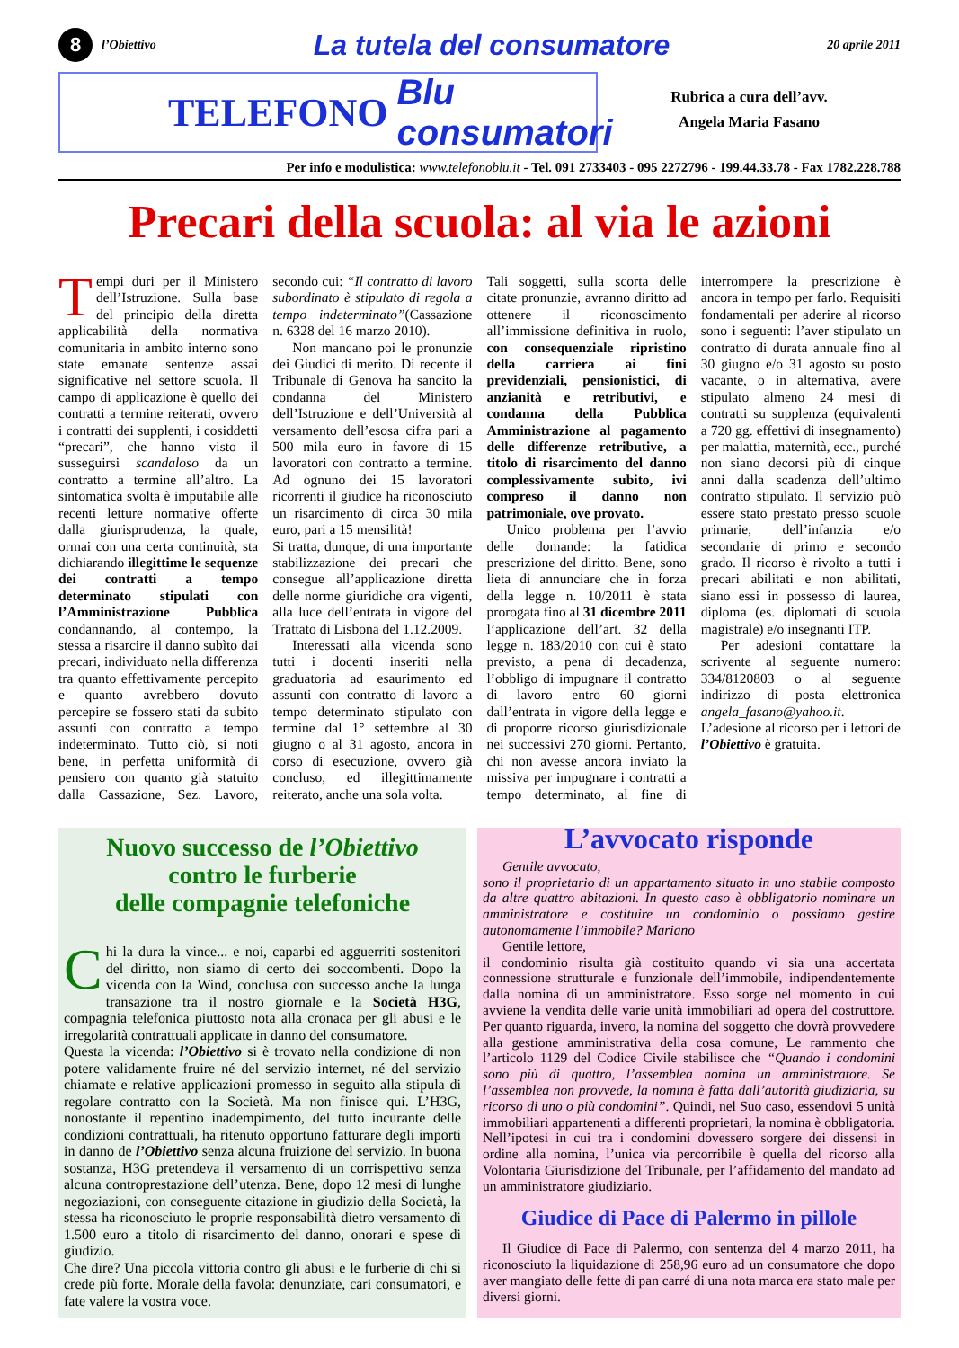8
l’Obiettivo
La tutela del consumatore
20 aprile 2011
TELEFONO Blu consumatori
Rubrica a cura dell’avv.
Angela Maria Fasano
Per info e modulistica: www.telefonoblu.it - Tel. 091 2733403 - 095 2272796 - 199.44.33.78 - Fax 1782.228.788
Precari della scuola: al via le azioni
Tempi duri per il Ministero dell’Istruzione. Sulla base del principio della diretta applicabilità della normativa comunitaria in ambito interno sono state emanate sentenze assai significative nel settore scuola. Il campo di applicazione è quello dei contratti a termine reiterati, ovvero i contratti dei supplenti, i cosiddetti “precari”, che hanno visto il susseguirsi scandaloso da un contratto a termine all’altro. La sintomatica svolta è imputabile alle recenti letture normative offerte dalla giurisprudenza, la quale, ormai con una certa continuità, sta dichiarando illegittime le sequenze dei contratti a tempo determinato stipulati con l’Amministrazione Pubblica condannando, al contempo, la stessa a risarcire il danno subìto dai precari, individuato nella differenza tra quanto effettivamente percepito e quanto avrebbero dovuto percepire se fossero stati da subito assunti con contratto a tempo indeterminato. Tutto ciò, si noti bene, in perfetta uniformità di pensiero con quanto già statuito dalla Cassazione, Sez. Lavoro, secondo cui: “Il contratto di lavoro subordinato è stipulato di regola a tempo indeterminato”(Cassazione n. 6328 del 16 marzo 2010).
Non mancano poi le pronunzie dei Giudici di merito. Di recente il Tribunale di Genova ha sancito la condanna del Ministero dell’Istruzione e dell’Università al versamento dell’esosa cifra pari a 500 mila euro in favore di 15 lavoratori con contratto a termine. Ad ognuno dei 15 lavoratori ricorrenti il giudice ha riconosciuto un risarcimento di circa 30 mila euro, pari a 15 mensilità!
Si tratta, dunque, di una importante stabilizzazione dei precari che consegue all’applicazione diretta delle norme giuridiche ora vigenti, alla luce dell’entrata in vigore del Trattato di Lisbona del 1.12.2009.
Interessati alla vicenda sono tutti i docenti inseriti nella graduatoria ad esaurimento ed assunti con contratto di lavoro a tempo determinato stipulato con termine dal 1° settembre al 30 giugno o al 31 agosto, ancora in corso di esecuzione, ovvero già concluso, ed illegittimamente reiterato, anche una sola volta.
Tali soggetti, sulla scorta delle citate pronunzie, avranno diritto ad ottenere il riconoscimento all’immissione definitiva in ruolo, con consequenziale ripristino della carriera ai fini previdenziali, pensionistici, di anzianità e retributivi, e condanna della Pubblica Amministrazione al pagamento delle differenze retributive, a titolo di risarcimento del danno complessivamente subito, ivi compreso il danno non patrimoniale, ove provato.
Unico problema per l’avvio delle domande: la fatidica prescrizione del diritto. Bene, sono lieta di annunciare che in forza della legge n. 10/2011 è stata prorogata fino al 31 dicembre 2011 l’applicazione dell’art. 32 della legge n. 183/2010 con cui è stato previsto, a pena di decadenza, l’obbligo di impugnare il contratto di lavoro entro 60 giorni dall’entrata in vigore della legge e di proporre ricorso giurisdizionale nei successivi 270 giorni. Pertanto, chi non avesse ancora inviato la missiva per impugnare i contratti a tempo determinato, al fine di interrompere la prescrizione è ancora in tempo per farlo. Requisiti fondamentali per aderire al ricorso sono i seguenti: l’aver stipulato un contratto di durata annuale fino al 30 giugno e/o 31 agosto su posto vacante, o in alternativa, avere stipulato almeno 24 mesi di contratti su supplenza (equivalenti a 720 gg. effettivi di insegnamento) per malattia, maternità, ecc., purché non siano decorsi più di cinque anni dalla scadenza dell’ultimo contratto stipulato. Il servizio può essere stato prestato presso scuole primarie, dell’infanzia e/o secondarie di primo e secondo grado. Il ricorso è rivolto a tutti i precari abilitati e non abilitati, siano essi in possesso di laurea, diploma (es. diplomati di scuola magistrale) e/o insegnanti ITP.
Per adesioni contattare la scrivente al seguente numero: 334/8120803 o al seguente indirizzo di posta elettronica angela_fasano@yahoo.it. L’adesione al ricorso per i lettori de l’Obiettivo è gratuita.
Nuovo successo de l’Obiettivo
contro le furberie
delle compagnie telefoniche
Chi la dura la vince... e noi, caparbi ed agguerriti sostenitori del diritto, non siamo di certo dei soccombenti. Dopo la vicenda con la Wind, conclusa con successo anche la lunga transazione tra il nostro giornale e la Società H3G, compagnia telefonica piuttosto nota alla cronaca per gli abusi e le irregolarità contrattuali applicate in danno del consumatore.
Questa la vicenda: l’Obiettivo si è trovato nella condizione di non potere validamente fruire né del servizio internet, né del servizio chiamate e relative applicazioni promesso in seguito alla stipula di regolare contratto con la Società. Ma non finisce qui. L’H3G, nonostante il repentino inadempimento, del tutto incurante delle condizioni contrattuali, ha ritenuto opportuno fatturare degli importi in danno de l’Obiettivo senza alcuna fruizione del servizio. In buona sostanza, H3G pretendeva il versamento di un corrispettivo senza alcuna controprestazione dell’utenza. Bene, dopo 12 mesi di lunghe negoziazioni, con conseguente citazione in giudizio della Società, la stessa ha riconosciuto le proprie responsabilità dietro versamento di 1.500 euro a titolo di risarcimento del danno, onorari e spese di giudizio.
Che dire? Una piccola vittoria contro gli abusi e le furberie di chi si crede più forte. Morale della favola: denunziate, cari consumatori, e fate valere la vostra voce.
L’avvocato risponde
Gentile avvocato,
sono il proprietario di un appartamento situato in uno stabile composto da altre quattro abitazioni. In questo caso è obbligatorio nominare un amministratore e costituire un condominio o possiamo gestire autonomamente l’immobile? Mariano
Gentile lettore,
il condominio risulta già costituito quando vi sia una accertata connessione strutturale e funzionale dell’immobile, indipendentemente dalla nomina di un amministratore. Esso sorge nel momento in cui avviene la vendita delle varie unità immobiliari ad opera del costruttore. Per quanto riguarda, invero, la nomina del soggetto che dovrà provvedere alla gestione amministrativa della cosa comune, Le rammento che l’articolo 1129 del Codice Civile stabilisce che “Quando i condomini sono più di quattro, l’assemblea nomina un amministratore. Se l’assemblea non provvede, la nomina è fatta dall’autorità giudiziaria, su ricorso di uno o più condomini”. Quindi, nel Suo caso, essendovi 5 unità immobiliari appartenenti a differenti proprietari, la nomina è obbligatoria. Nell’ipotesi in cui tra i condomini dovessero sorgere dei dissensi in ordine alla nomina, l’unica via percorribile è quella del ricorso alla Volontaria Giurisdizione del Tribunale, per l’affidamento del mandato ad un amministratore giudiziario.
Giudice di Pace di Palermo in pillole
Il Giudice di Pace di Palermo, con sentenza del 4 marzo 2011, ha riconosciuto la liquidazione di 258,96 euro ad un consumatore che dopo aver mangiato delle fette di pan carré di una nota marca era stato male per diversi giorni.